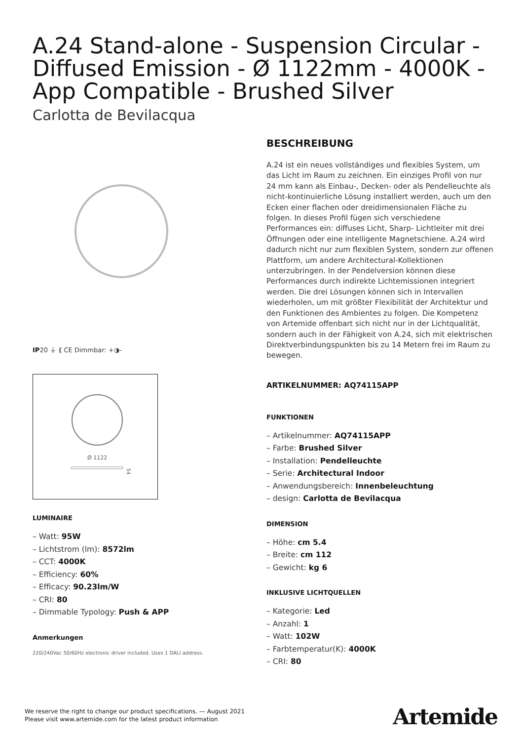A.24 Stand-alone - Suspension Circular - Diffused Emission - Ø 1122mm - 4000K - App Compatible - Brushed Silver
Carlotta de Bevilacqua
IP20 ⏚ ⟪ CE Dimmbar: +◑-
Ø 1122
54
LUMINAIRE
– Watt: 95W
– Lichtstrom (lm): 8572lm
– CCT: 4000K
– Efficiency: 60%
– Efficacy: 90.23lm/W
– CRI: 80
– Dimmable Typology: Push & APP
Anmerkungen
220/240Vac 50/60Hz electronic driver included. Uses 1 DALI address.
BESCHREIBUNG
A.24 ist ein neues vollständiges und flexibles System, um das Licht im Raum zu zeichnen. Ein einziges Profil von nur 24 mm kann als Einbau-, Decken- oder als Pendelleuchte als nicht-kontinuierliche Lösung installiert werden, auch um den Ecken einer flachen oder dreidimensionalen Fläche zu folgen. In dieses Profil fügen sich verschiedene Performances ein: diffuses Licht, Sharp- Lichtleiter mit drei Öffnungen oder eine intelligente Magnetschiene. A.24 wird dadurch nicht nur zum flexiblen System, sondern zur offenen Plattform, um andere Architectural-Kollektionen unterzubringen. In der Pendelversion können diese Performances durch indirekte Lichtemissionen integriert werden. Die drei Lösungen können sich in Intervallen wiederholen, um mit größter Flexibilität der Architektur und den Funktionen des Ambientes zu folgen. Die Kompetenz von Artemide offenbart sich nicht nur in der Lichtqualität, sondern auch in der Fähigkeit von A.24, sich mit elektrischen Direktverbindungspunkten bis zu 14 Metern frei im Raum zu bewegen.
ARTIKELNUMMER: AQ74115APP
FUNKTIONEN
– Artikelnummer: AQ74115APP
– Farbe: Brushed Silver
– Installation: Pendelleuchte
– Serie: Architectural Indoor
– Anwendungsbereich: Innenbeleuchtung
– design: Carlotta de Bevilacqua
DIMENSION
– Höhe: cm 5.4
– Breite: cm 112
– Gewicht: kg 6
INKLUSIVE LICHTQUELLEN
– Kategorie: Led
– Anzahl: 1
– Watt: 102W
– Farbtemperatur(K): 4000K
– CRI: 80
We reserve the right to change our product specifications. — August 2021
Please visit www.artemide.com for the latest product information
Artemide